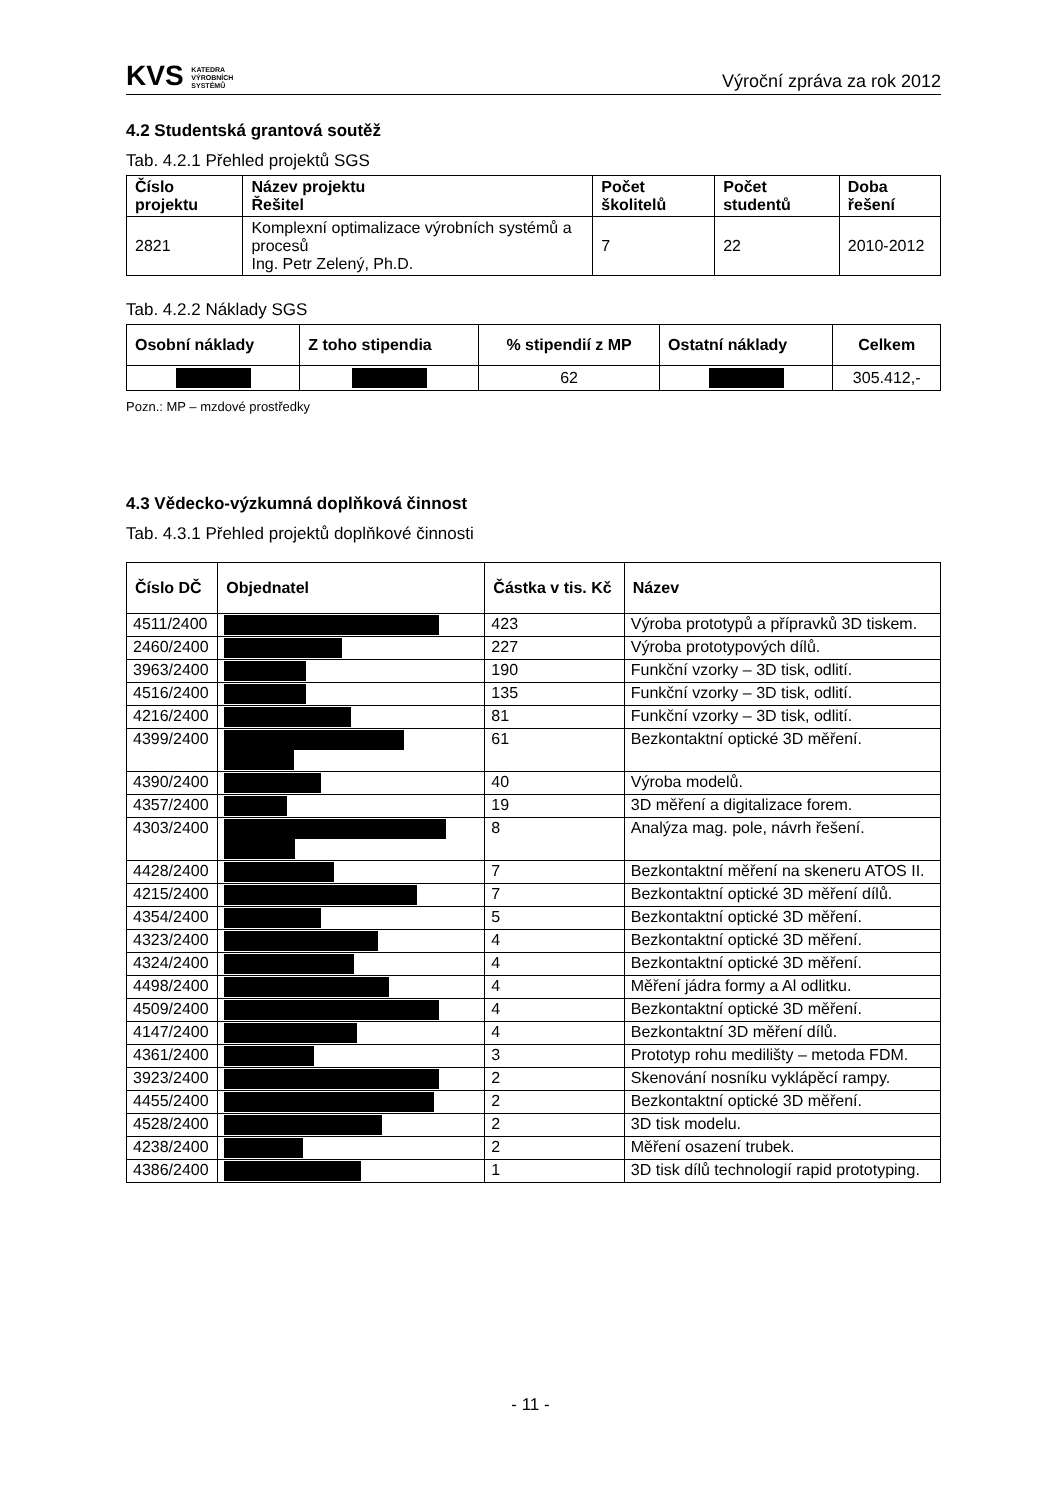KVS KATEDRA
VÝROBNÍCH
SYSTÉMŮ
Výroční zpráva za rok 2012
4.2 Studentská grantová soutěž
Tab. 4.2.1 Přehled projektů SGS
| Číslo projektu | Název projektu Řešitel | Počet školitelů | Počet studentů | Doba řešení |
| --- | --- | --- | --- | --- |
| 2821 | Komplexní optimalizace výrobních systémů a procesů Ing. Petr Zelený, Ph.D. | 7 | 22 | 2010-2012 |
Tab. 4.2.2 Náklady SGS
| Osobní náklady | Z toho stipendia | % stipendií z MP | Ostatní náklady | Celkem |
| --- | --- | --- | --- | --- |
| | | 62 | | 305.412,- |
Pozn.: MP – mzdové prostředky
4.3 Vědecko-výzkumná doplňková činnost
Tab. 4.3.1 Přehled projektů doplňkové činnosti
| Číslo DČ | Objednatel | Částka v tis. Kč | Název |
| --- | --- | --- | --- |
| 4511/2400 | | 423 | Výroba prototypů a přípravků 3D tiskem. |
| 2460/2400 | | 227 | Výroba prototypových dílů. |
| 3963/2400 | | 190 | Funkční vzorky – 3D tisk, odlití. |
| 4516/2400 | | 135 | Funkční vzorky – 3D tisk, odlití. |
| 4216/2400 | | 81 | Funkční vzorky – 3D tisk, odlití. |
| 4399/2400 | | 61 | Bezkontaktní optické 3D měření. |
| 4390/2400 | | 40 | Výroba modelů. |
| 4357/2400 | | 19 | 3D měření a digitalizace forem. |
| 4303/2400 | | 8 | Analýza mag. pole, návrh řešení. |
| 4428/2400 | | 7 | Bezkontaktní měření na skeneru ATOS II. |
| 4215/2400 | | 7 | Bezkontaktní optické 3D měření dílů. |
| 4354/2400 | | 5 | Bezkontaktní optické 3D měření. |
| 4323/2400 | | 4 | Bezkontaktní optické 3D měření. |
| 4324/2400 | | 4 | Bezkontaktní optické 3D měření. |
| 4498/2400 | | 4 | Měření jádra formy a Al odlitku. |
| 4509/2400 | | 4 | Bezkontaktní optické 3D měření. |
| 4147/2400 | | 4 | Bezkontaktní 3D měření dílů. |
| 4361/2400 | | 3 | Prototyp rohu medilišty – metoda FDM. |
| 3923/2400 | | 2 | Skenování nosníku vyklápěcí rampy. |
| 4455/2400 | | 2 | Bezkontaktní optické 3D měření. |
| 4528/2400 | | 2 | 3D tisk modelu. |
| 4238/2400 | | 2 | Měření osazení trubek. |
| 4386/2400 | | 1 | 3D tisk dílů technologií rapid prototyping. |
- 11 -